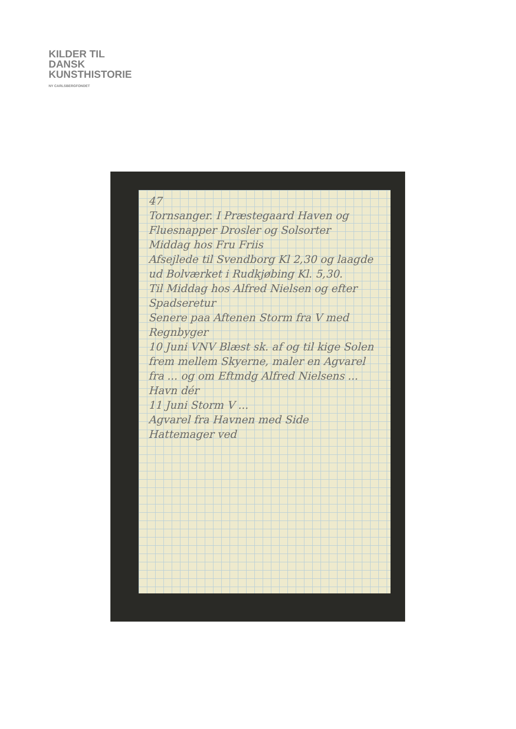KILDER TIL
DANSK
KUNSTHISTORIE
NY CARLSBERGFONDET
47
Tornsanger. I Præstegaard Haven og Fluesnapper Drosler og Solsorter
Middag hos Fru Friis
Afsejlede til Svendborg Kl 2,30 og laagde ud Bolværket i Rudkjøbing Kl. 5,30.
Til Middag hos Alfred Nielsen og efter Spadseretur
Senere paa Aftenen Storm fra V med Regnbyger
10 Juni VNV Blæst sk. af og til kige Solen frem mellem Skyerne, maler en Agvarel fra ... og om Eftmdg Alfred Nielsens ... Havn dér
11 Juni Storm V ...
Agvarel fra Havnen med Side
Hattemager ved